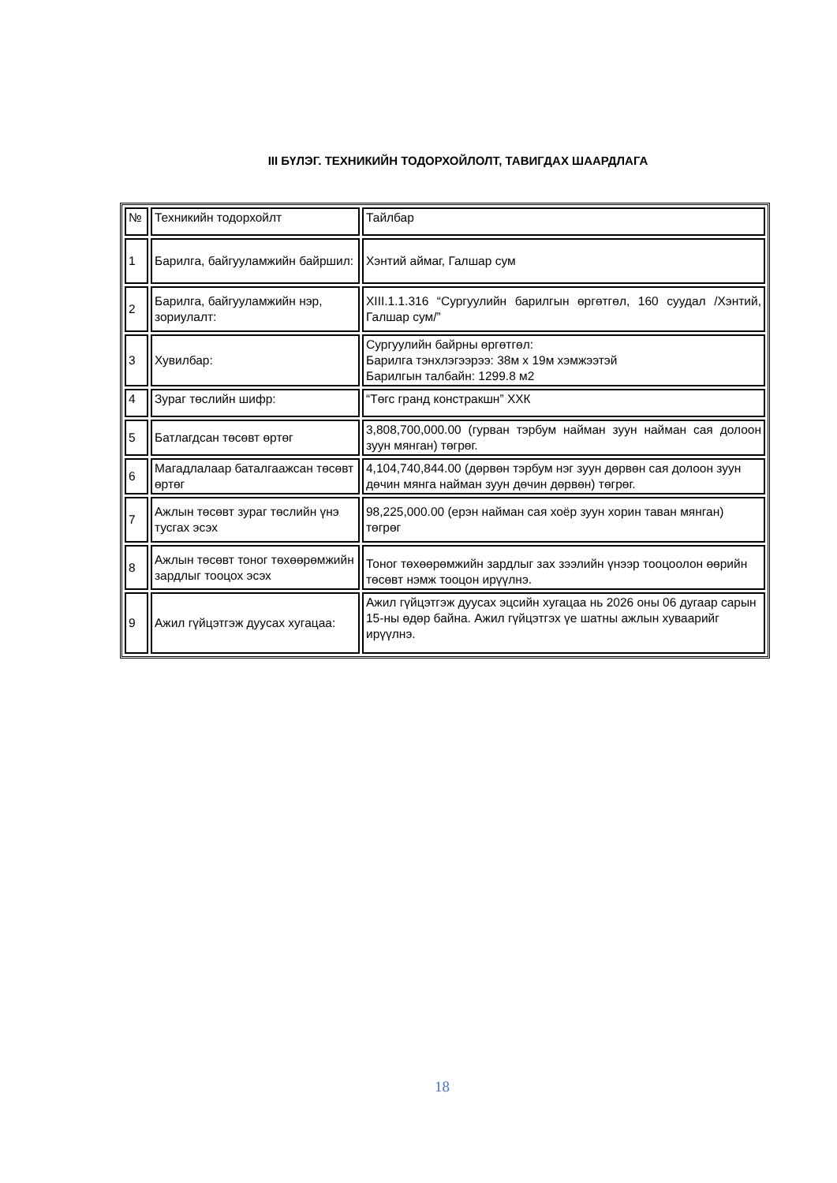III БҮЛЭГ. ТЕХНИКИЙН ТОДОРХОЙЛОЛТ, ТАВИГДАХ ШААРДЛАГА
| № | Техникийн тодорхойлт | Тайлбар |
| 1 | Барилга, байгууламжийн байршил: | Хэнтий аймаг, Галшар сум |
| 2 | Барилга, байгууламжийн нэр, зориулалт: | XIII.1.1.316 “Сургуулийн барилгын өргөтгөл, 160 суудал /Хэнтий, Галшар сум/” |
| 3 | Хувилбар: | Сургуулийн байрны өргөтгөл: Барилга тэнхлэгээрээ: 38м х 19м хэмжээтэй Барилгын талбайн: 1299.8 м2 |
| 4 | Зураг төслийн шифр: | “Төгс гранд констракшн” ХХК |
| 5 | Батлагдсан төсөвт өртөг | 3,808,700,000.00 (гурван тэрбум найман зуун найман сая долоон зуун мянган) төгрөг. |
| 6 | Магадлалаар баталгаажсан төсөвт өртөг | 4,104,740,844.00 (дөрвөн тэрбум нэг зуун дөрвөн сая долоон зуун дөчин мянга найман зуун дөчин дөрвөн) төгрөг. |
| 7 | Ажлын төсөвт зураг төслийн үнэ тусгах эсэх | 98,225,000.00 (ерэн найман сая хоёр зуун хорин таван мянган) төгрөг |
| 8 | Ажлын төсөвт тоног төхөөрөмжийн зардлыг тооцох эсэх | Тоног төхөөрөмжийн зардлыг зах зээлийн үнээр тооцоолон өөрийн төсөвт нэмж тооцон ирүүлнэ. |
| 9 | Ажил гүйцэтгэж дуусах хугацаа: | Ажил гүйцэтгэж дуусах эцсийн хугацаа нь 2026 оны 06 дугаар сарын 15-ны өдөр байна. Ажил гүйцэтгэх үе шатны ажлын хуваарийг ирүүлнэ. |
18